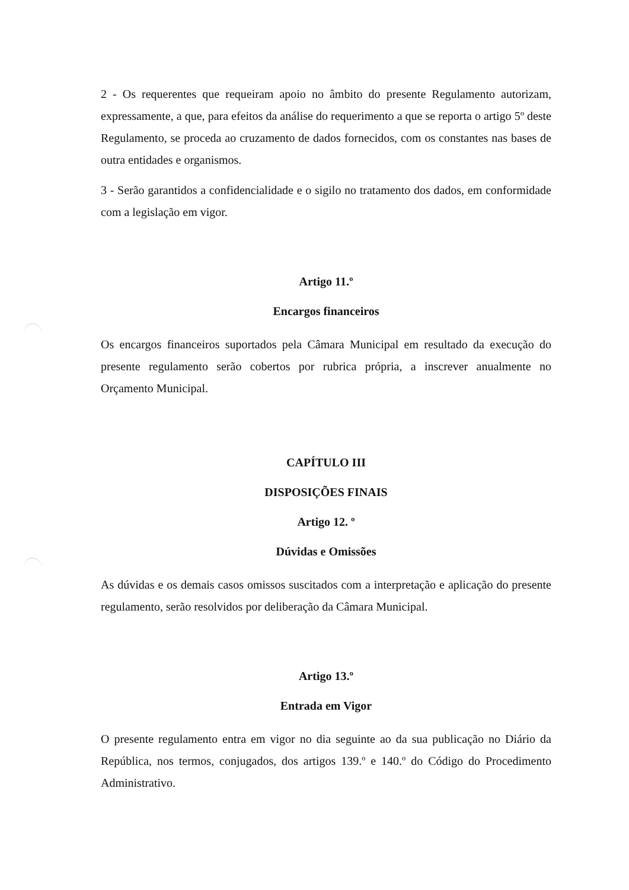2 - Os requerentes que requeiram apoio no âmbito do presente Regulamento autorizam, expressamente, a que, para efeitos da análise do requerimento a que se reporta o artigo 5º deste Regulamento, se proceda ao cruzamento de dados fornecidos, com os constantes nas bases de outra entidades e organismos.
3 - Serão garantidos a confidencialidade e o sigilo no tratamento dos dados, em conformidade com a legislação em vigor.
Artigo 11.º
Encargos financeiros
Os encargos financeiros suportados pela Câmara Municipal em resultado da execução do presente regulamento serão cobertos por rubrica própria, a inscrever anualmente no Orçamento Municipal.
CAPÍTULO III
DISPOSIÇÕES FINAIS
Artigo 12. º
Dúvidas e Omissões
As dúvidas e os demais casos omissos suscitados com a interpretação e aplicação do presente regulamento, serão resolvidos por deliberação da Câmara Municipal.
Artigo 13.º
Entrada em Vigor
O presente regulamento entra em vigor no dia seguinte ao da sua publicação no Diário da República, nos termos, conjugados, dos artigos 139.º e 140.º do Código do Procedimento Administrativo.